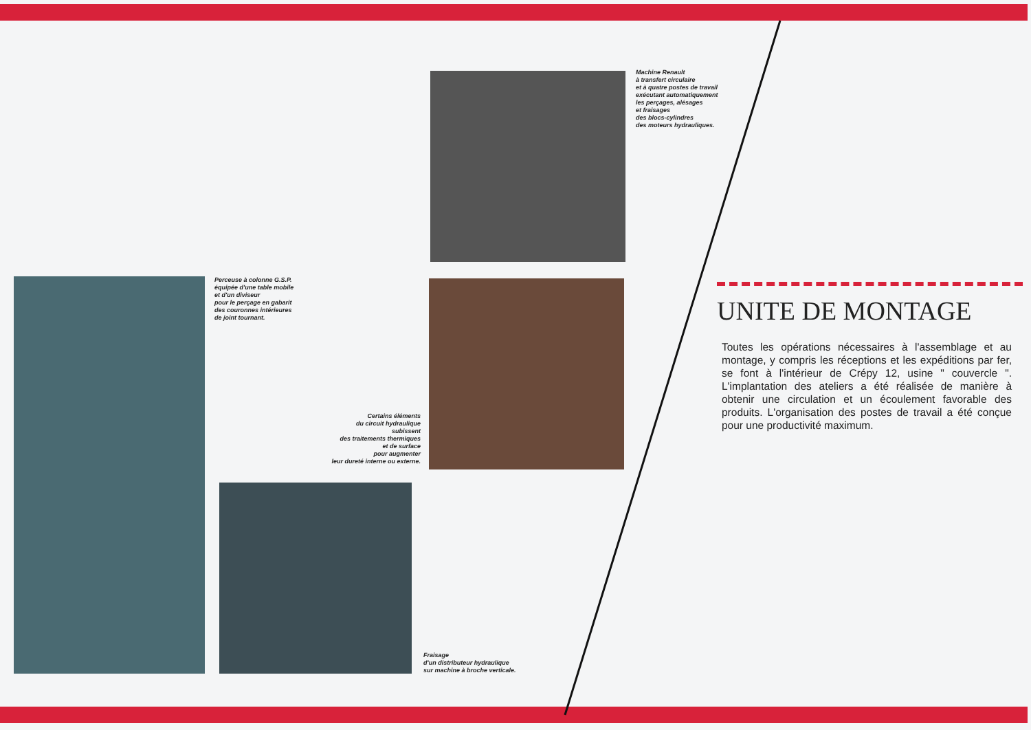Machine Renault
à transfert circulaire
et à quatre postes de travail
exécutant automatiquement
les perçages, alésages
et fraisages
des blocs-cylindres
des moteurs hydrauliques.
Perceuse à colonne G.S.P.
équipée d'une table mobile
et d'un diviseur
pour le perçage en gabarit
des couronnes intérieures
de joint tournant.
Certains éléments
du circuit hydraulique
subissent
des traitements thermiques
et de surface
pour augmenter
leur dureté interne ou externe.
Fraisage
d'un distributeur hydraulique
sur machine à broche verticale.
UNITE DE MONTAGE
Toutes les opérations nécessaires à l'assemblage et au montage, y compris les réceptions et les expéditions par fer, se font à l'intérieur de Crépy 12, usine " couvercle ". L'implantation des ateliers a été réalisée de manière à obtenir une circulation et un écoulement favorable des produits. L'organisation des postes de travail a été conçue pour une productivité maximum.